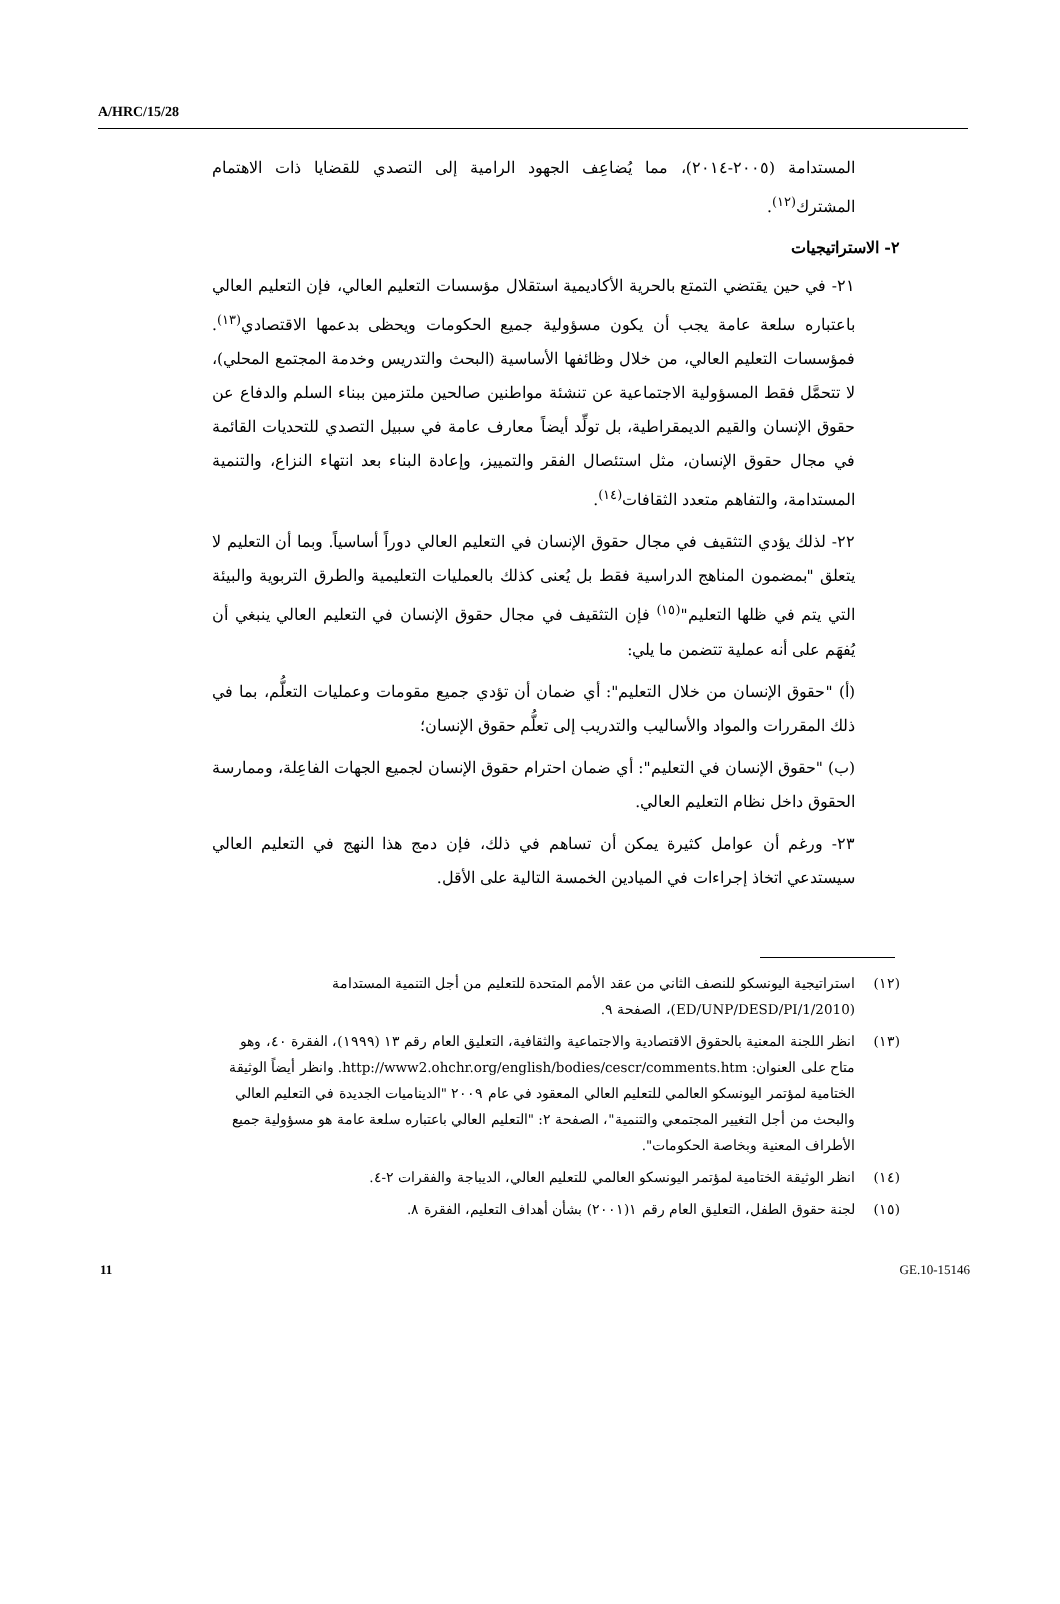A/HRC/15/28
المستدامة (٢٠٠٥-٢٠١٤)، مما يُضاعِف الجهود الرامية إلى التصدي للقضايا ذات الاهتمام المشترك<sup>(١٢)</sup>.
٢- الاستراتيجيات
٢١- في حين يقتضي التمتع بالحرية الأكاديمية استقلال مؤسسات التعليم العالي، فإن التعليم العالي باعتباره سلعة عامة يجب أن يكون مسؤولية جميع الحكومات ويحظى بدعمها الاقتصادي<sup>(١٣)</sup>. فمؤسسات التعليم العالي، من خلال وظائفها الأساسية (البحث والتدريس وخدمة المجتمع المحلي)، لا تتحمَّل فقط المسؤولية الاجتماعية عن تنشئة مواطنين صالحين ملتزمين ببناء السلم والدفاع عن حقوق الإنسان والقيم الديمقراطية، بل تولِّد أيضاً معارف عامة في سبيل التصدي للتحديات القائمة في مجال حقوق الإنسان، مثل استئصال الفقر والتمييز، وإعادة البناء بعد انتهاء النزاع، والتنمية المستدامة، والتفاهم متعدد الثقافات<sup>(١٤)</sup>.
٢٢- لذلك يؤدي التثقيف في مجال حقوق الإنسان في التعليم العالي دوراً أساسياً. وبما أن التعليم لا يتعلق "بمضمون المناهج الدراسية فقط بل يُعنى كذلك بالعمليات التعليمية والطرق التربوية والبيئة التي يتم في ظلها التعليم"<sup>(١٥)</sup> فإن التثقيف في مجال حقوق الإنسان في التعليم العالي ينبغي أن يُفهَم على أنه عملية تتضمن ما يلي:
(أ) "حقوق الإنسان من خلال التعليم": أي ضمان أن تؤدي جميع مقومات وعمليات التعلُّم، بما في ذلك المقررات والمواد والأساليب والتدريب إلى تعلُّم حقوق الإنسان؛
(ب) "حقوق الإنسان في التعليم": أي ضمان احترام حقوق الإنسان لجميع الجهات الفاعِلة، وممارسة الحقوق داخل نظام التعليم العالي.
٢٣- ورغم أن عوامل كثيرة يمكن أن تساهم في ذلك، فإن دمج هذا النهج في التعليم العالي سيستدعي اتخاذ إجراءات في الميادين الخمسة التالية على الأقل.
(١٢) استراتيجية اليونسكو للنصف الثاني من عقد الأمم المتحدة للتعليم من أجل التنمية المستدامة (2010/ED/UNP/DESD/PI/1)، الصفحة ٩.
(١٣) انظر اللجنة المعنية بالحقوق الاقتصادية والاجتماعية والثقافية، التعليق العام رقم ١٣ (١٩٩٩)، الفقرة ٤٠، وهو متاح على العنوان: http://www2.ohchr.org/english/bodies/cescr/comments.htm. وانظر أيضاً الوثيقة الختامية لمؤتمر اليونسكو العالمي للتعليم العالي المعقود في عام ٢٠٠٩ "الديناميات الجديدة في التعليم العالي والبحث من أجل التغيير المجتمعي والتنمية"، الصفحة ٢: "التعليم العالي باعتباره سلعة عامة هو مسؤولية جميع الأطراف المعنية وبخاصة الحكومات".
(١٤) انظر الوثيقة الختامية لمؤتمر اليونسكو العالمي للتعليم العالي، الديباجة والفقرات ٢-٤.
(١٥) لجنة حقوق الطفل، التعليق العام رقم ١(٢٠٠١) بشأن أهداف التعليم، الفقرة ٨.
11 GE.10-15146